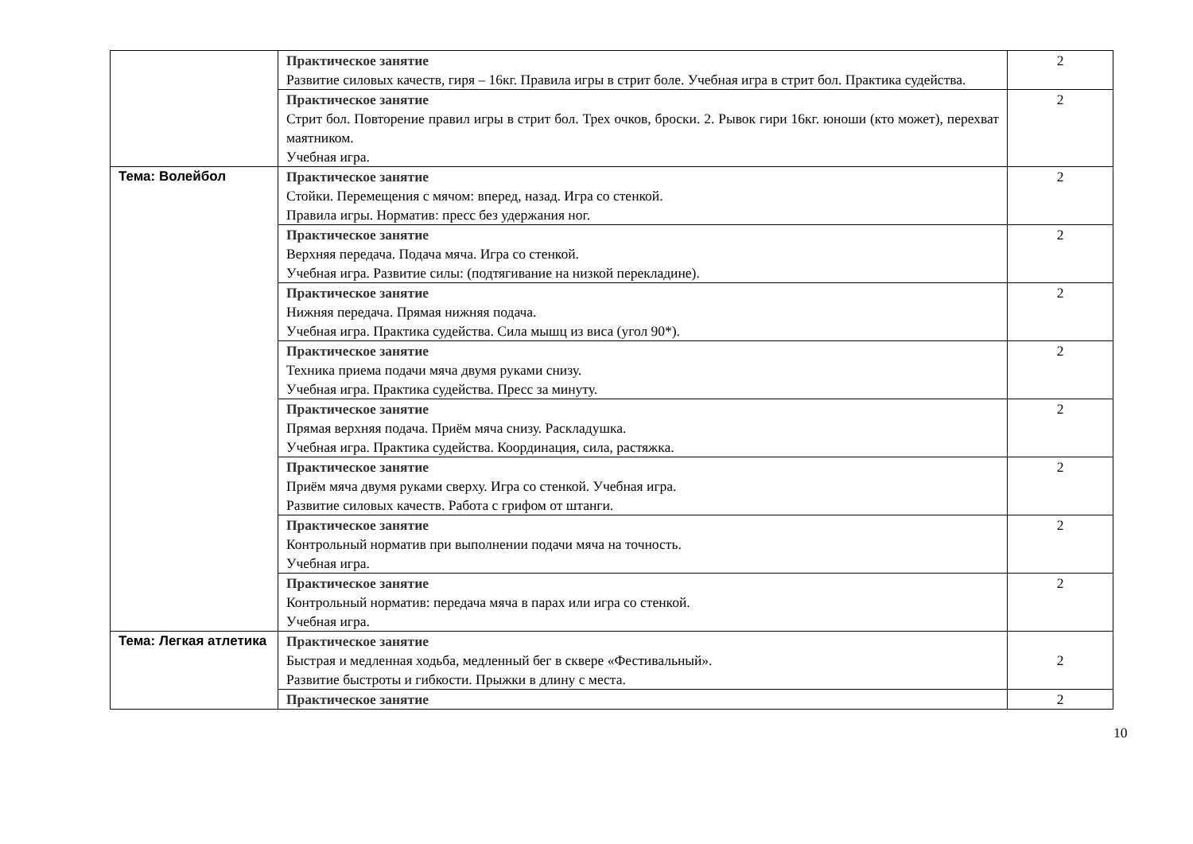| | Практическое занятие Развитие силовых качеств, гиря – 16кг. Правила игры в стрит боле. Учебная игра в стрит бол. Практика судейства. | 2 |
| | Практическое занятие Стрит бол. Повторение правил игры в стрит бол. Трех очков, броски. 2. Рывок гири 16кг. юноши (кто может), перехват маятником. Учебная игра. | 2 |
| Тема: Волейбол | Практическое занятие Стойки. Перемещения с мячом: вперед, назад. Игра со стенкой. Правила игры. Норматив: пресс без удержания ног. | 2 |
| | Практическое занятие Верхняя передача. Подача мяча. Игра со стенкой. Учебная игра. Развитие силы: (подтягивание на низкой перекладине). | 2 |
| | Практическое занятие Нижняя передача. Прямая нижняя подача. Учебная игра. Практика судейства. Сила мышц из виса (угол 90*). | 2 |
| | Практическое занятие Техника приема подачи мяча двумя руками снизу. Учебная игра. Практика судейства. Пресс за минуту. | 2 |
| | Практическое занятие Прямая верхняя подача. Приём мяча снизу. Раскладушка. Учебная игра. Практика судейства. Координация, сила, растяжка. | 2 |
| | Практическое занятие Приём мяча двумя руками сверху. Игра со стенкой. Учебная игра. Развитие силовых качеств. Работа с грифом от штанги. | 2 |
| | Практическое занятие Контрольный норматив при выполнении подачи мяча на точность. Учебная игра. | 2 |
| | Практическое занятие Контрольный норматив: передача мяча в парах или игра со стенкой. Учебная игра. | 2 |
| Тема: Легкая атлетика | Практическое занятие Быстрая и медленная ходьба, медленный бег в сквере «Фестивальный». Развитие быстроты и гибкости. Прыжки в длину с места. | 2 |
| | Практическое занятие | 2 |
10